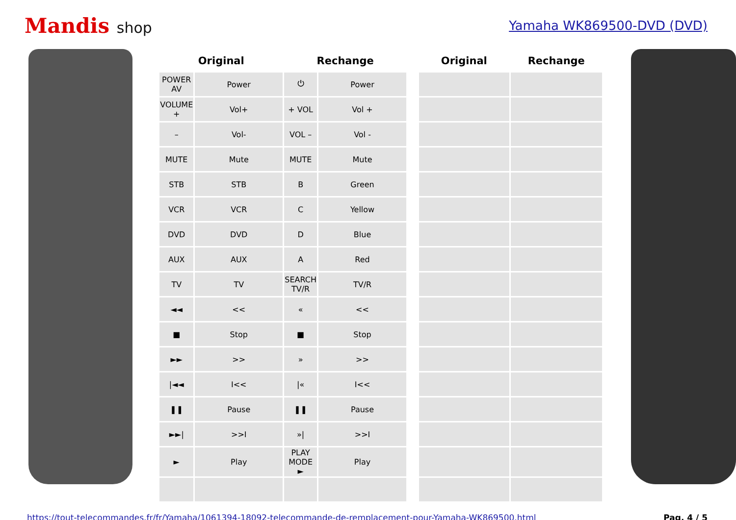Mandis shop
Yamaha WK869500-DVD (DVD)
| Original | | Rechange | | | Original | Rechange |
| --- | --- | --- | --- | --- | --- | --- |
| POWER AV | Power | ⏻ | Power | | | |
| VOLUME + | Vol+ | + VOL | Vol + | | | |
| – | Vol- | VOL – | Vol - | | | |
| MUTE | Mute | MUTE | Mute | | | |
| STB | STB | B | Green | | | |
| VCR | VCR | C | Yellow | | | |
| DVD | DVD | D | Blue | | | |
| AUX | AUX | A | Red | | | |
| TV | TV | SEARCH TV/R | TV/R | | | |
| ◄◄ | << | « | << | | | |
| ■ | Stop | ■ | Stop | | | |
| ►► | >> | » | >> | | | |
| /◄◄ | I<< | /« | I<< | | | |
| ❚❚ | Pause | ❚❚ | Pause | | | |
| ►►/ | >>I | »/ | >>I | | | |
| ► | Play | PLAY MODE ► | Play | | | |
https://tout-telecommandes.fr/fr/Yamaha/1061394-18092-telecommande-de-remplacement-pour-Yamaha-WK869500.html Pag. 4 / 5